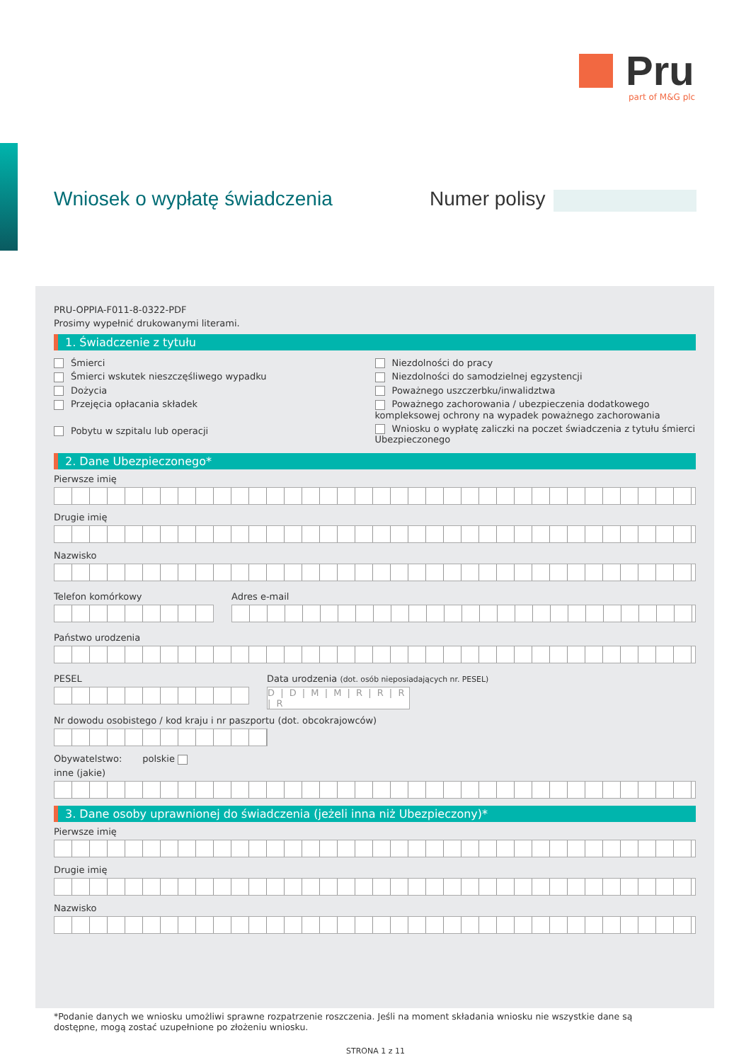Pru
part of M&G plc
Wniosek o wypłatę świadczenia Numer polisy
PRU-OPPIA-F011-8-0322-PDF
Prosimy wypełnić drukowanymi literami.
1. Świadczenie z tytułu
Śmierci
Śmierci wskutek nieszczęśliwego wypadku
Dożycia
Przejęcia opłacania składek
Pobytu w szpitalu lub operacji
Niezdolności do pracy
Niezdolności do samodzielnej egzystencji
Poważnego uszczerbku/inwalidztwa
Poważnego zachorowania / ubezpieczenia dodatkowego kompleksowej ochrony na wypadek poważnego zachorowania
Wniosku o wypłatę zaliczki na poczet świadczenia z tytułu śmierci Ubezpieczonego
2. Dane Ubezpieczonego*
Pierwsze imię
Drugie imię
Nazwisko
Telefon komórkowy Adres e-mail
Państwo urodzenia
PESEL Data urodzenia (dot. osób nieposiadających nr. PESEL)
D | D | M | M | R | R | R | R
Nr dowodu osobistego / kod kraju i nr paszportu (dot. obcokrajowców)
Obywatelstwo: polskie
inne (jakie)
3. Dane osoby uprawnionej do świadczenia (jeżeli inna niż Ubezpieczony)*
Pierwsze imię
Drugie imię
Nazwisko
*Podanie danych we wniosku umożliwi sprawne rozpatrzenie roszczenia. Jeśli na moment składania wniosku nie wszystkie dane są dostępne, mogą zostać uzupełnione po złożeniu wniosku.
STRONA 1 z 11